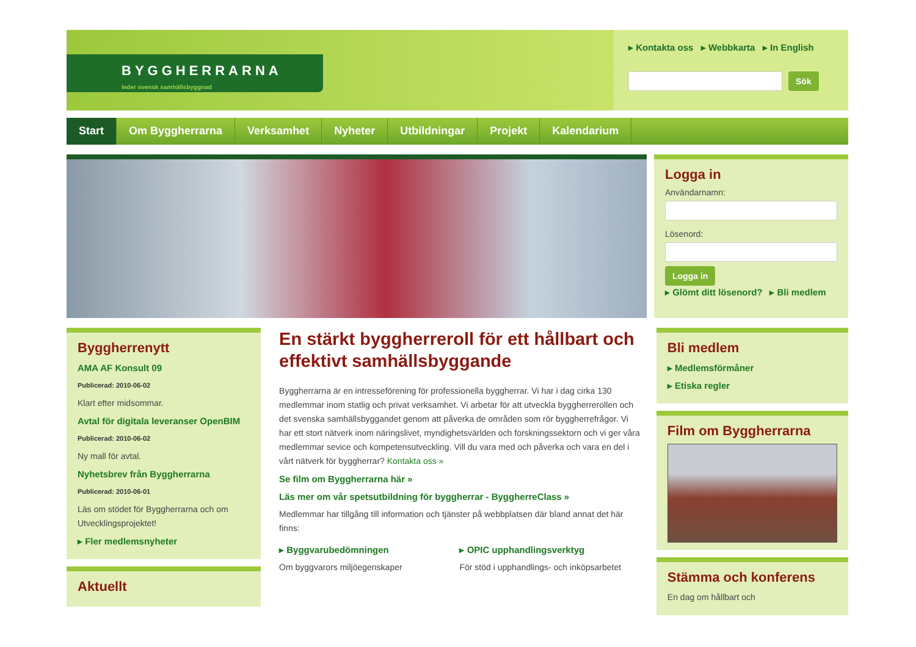BYGGHERRARNA
leder svensk samhällsbyggnad
▸ Kontakta oss ▸ Webbkarta ▸ In English
Sök
Start Om Byggherrarna Verksamhet Nyheter Utbildningar Projekt Kalendarium
Logga in
Användarnamn:
Lösenord:
Logga in
▸ Glömt ditt lösenord? ▸ Bli medlem
Byggherrenytt
AMA AF Konsult 09
Publicerad: 2010-06-02
Klart efter midsommar.
Avtal för digitala leveranser OpenBIM
Publicerad: 2010-06-02
Ny mall för avtal.
Nyhetsbrev från Byggherrarna
Publicerad: 2010-06-01
Läs om stödet för Byggherrarna och om Utvecklingsprojektet!
▸ Fler medlemsnyheter
Aktuellt
En stärkt byggherreroll för ett hållbart och effektivt samhällsbyggande
Byggherrarna är en intresseförening för professionella byggherrar. Vi har i dag cirka 130 medlemmar inom statlig och privat verksamhet. Vi arbetar för att utveckla byggherrerollen och det svenska samhällsbyggandet genom att påverka de områden som rör byggherrefrågor. Vi har ett stort nätverk inom näringslivet, myndighetsvärlden och forskningssektorn och vi ger våra medlemmar sevice och kompetensutveckling. Vill du vara med och påverka och vara en del i vårt nätverk för byggherrar? Kontakta oss »
Se film om Byggherrarna här »
Läs mer om vår spetsutbildning för byggherrar - ByggherreClass »
Medlemmar har tillgång till information och tjänster på webbplatsen där bland annat det här finns:
▸ Byggvarubedömningen
Om byggvarors miljöegenskaper
▸ OPIC upphandlingsverktyg
För stöd i upphandlings- och inköpsarbetet
Bli medlem
▸ Medlemsförmåner
▸ Etiska regler
Film om Byggherrarna
Stämma och konferens
En dag om hållbart och